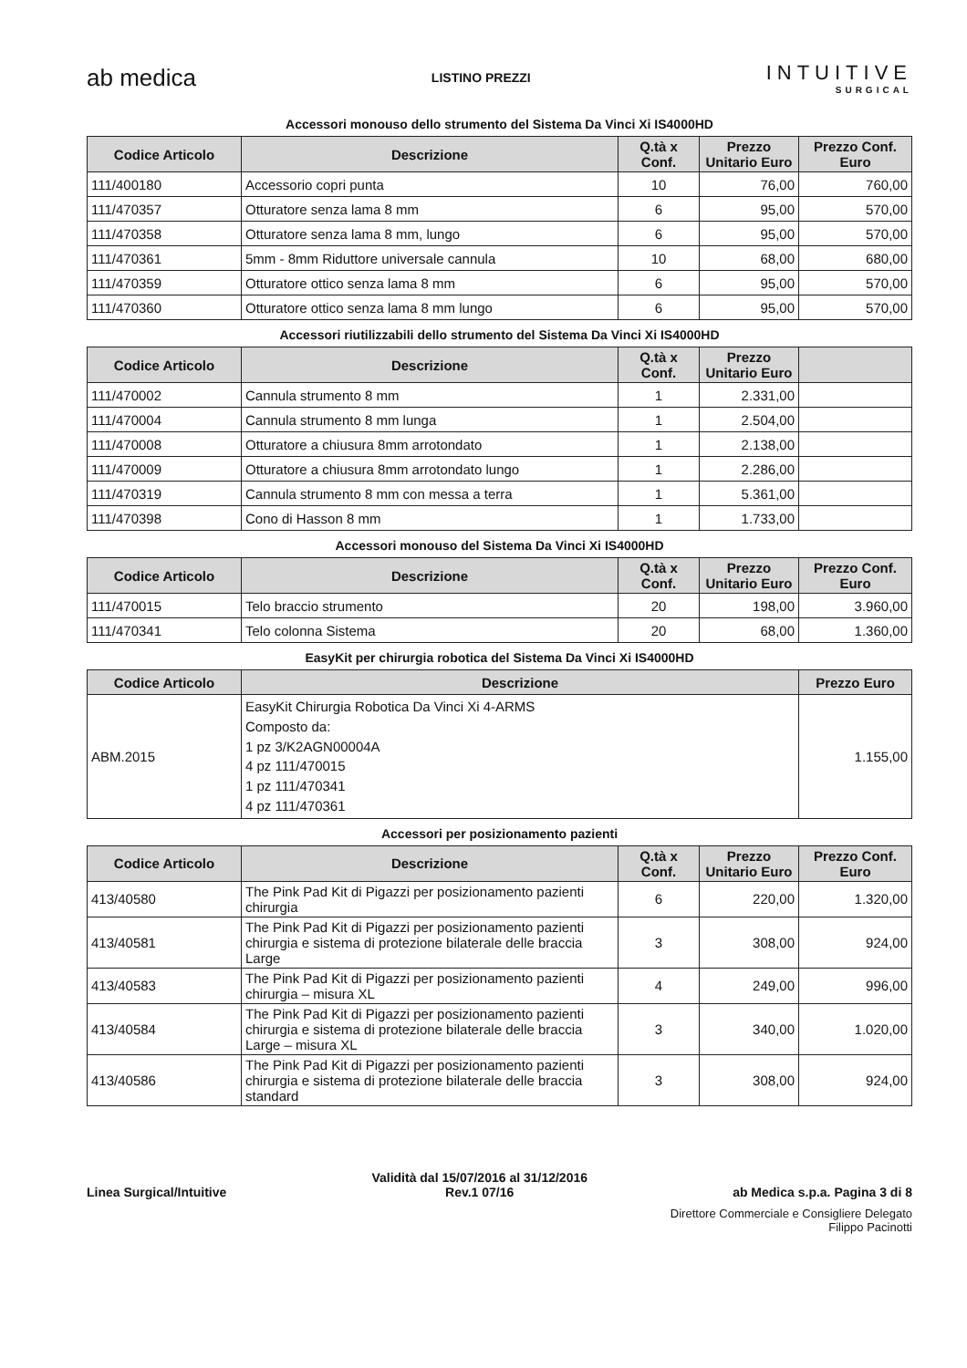ab medica
LISTINO PREZZI
INTUITIVE
SURGICAL
Accessori monouso dello strumento del Sistema Da Vinci Xi IS4000HD
| Codice Articolo | Descrizione | Q.tà x Conf. | Prezzo Unitario Euro | Prezzo Conf. Euro |
| --- | --- | --- | --- | --- |
| 111/400180 | Accessorio copri punta | 10 | 76,00 | 760,00 |
| 111/470357 | Otturatore senza lama 8 mm | 6 | 95,00 | 570,00 |
| 111/470358 | Otturatore senza lama 8 mm, lungo | 6 | 95,00 | 570,00 |
| 111/470361 | 5mm - 8mm Riduttore universale cannula | 10 | 68,00 | 680,00 |
| 111/470359 | Otturatore ottico senza lama 8 mm | 6 | 95,00 | 570,00 |
| 111/470360 | Otturatore ottico senza lama 8 mm lungo | 6 | 95,00 | 570,00 |
Accessori riutilizzabili dello strumento del Sistema Da Vinci Xi IS4000HD
| Codice Articolo | Descrizione | Q.tà x Conf. | Prezzo Unitario Euro | |
| --- | --- | --- | --- | --- |
| 111/470002 | Cannula strumento 8 mm | 1 | 2.331,00 | |
| 111/470004 | Cannula strumento 8 mm lunga | 1 | 2.504,00 | |
| 111/470008 | Otturatore a chiusura 8mm arrotondato | 1 | 2.138,00 | |
| 111/470009 | Otturatore a chiusura 8mm arrotondato lungo | 1 | 2.286,00 | |
| 111/470319 | Cannula strumento 8 mm con messa a terra | 1 | 5.361,00 | |
| 111/470398 | Cono di Hasson 8 mm | 1 | 1.733,00 | |
Accessori monouso del Sistema Da Vinci Xi IS4000HD
| Codice Articolo | Descrizione | Q.tà x Conf. | Prezzo Unitario Euro | Prezzo Conf. Euro |
| --- | --- | --- | --- | --- |
| 111/470015 | Telo braccio strumento | 20 | 198,00 | 3.960,00 |
| 111/470341 | Telo colonna Sistema | 20 | 68,00 | 1.360,00 |
EasyKit per chirurgia robotica del Sistema Da Vinci Xi IS4000HD
| Codice Articolo | Descrizione | Prezzo Euro |
| --- | --- | --- |
| ABM.2015 | EasyKit Chirurgia Robotica Da Vinci Xi 4-ARMS Composto da: 1 pz 3/K2AGN00004A 4 pz 111/470015 1 pz 111/470341 4 pz 111/470361 | 1.155,00 |
Accessori per posizionamento pazienti
| Codice Articolo | Descrizione | Q.tà x Conf. | Prezzo Unitario Euro | Prezzo Conf. Euro |
| --- | --- | --- | --- | --- |
| 413/40580 | The Pink Pad Kit di Pigazzi per posizionamento pazienti chirurgia | 6 | 220,00 | 1.320,00 |
| 413/40581 | The Pink Pad Kit di Pigazzi per posizionamento pazienti chirurgia e sistema di protezione bilaterale delle braccia Large | 3 | 308,00 | 924,00 |
| 413/40583 | The Pink Pad Kit di Pigazzi per posizionamento pazienti chirurgia – misura XL | 4 | 249,00 | 996,00 |
| 413/40584 | The Pink Pad Kit di Pigazzi per posizionamento pazienti chirurgia e sistema di protezione bilaterale delle braccia Large – misura XL | 3 | 340,00 | 1.020,00 |
| 413/40586 | The Pink Pad Kit di Pigazzi per posizionamento pazienti chirurgia e sistema di protezione bilaterale delle braccia standard | 3 | 308,00 | 924,00 |
Linea Surgical/Intuitive
Validità dal 15/07/2016 al 31/12/2016
Rev.1 07/16
ab Medica s.p.a. Pagina 3 di 8
Direttore Commerciale e Consigliere Delegato
Filippo Pacinotti